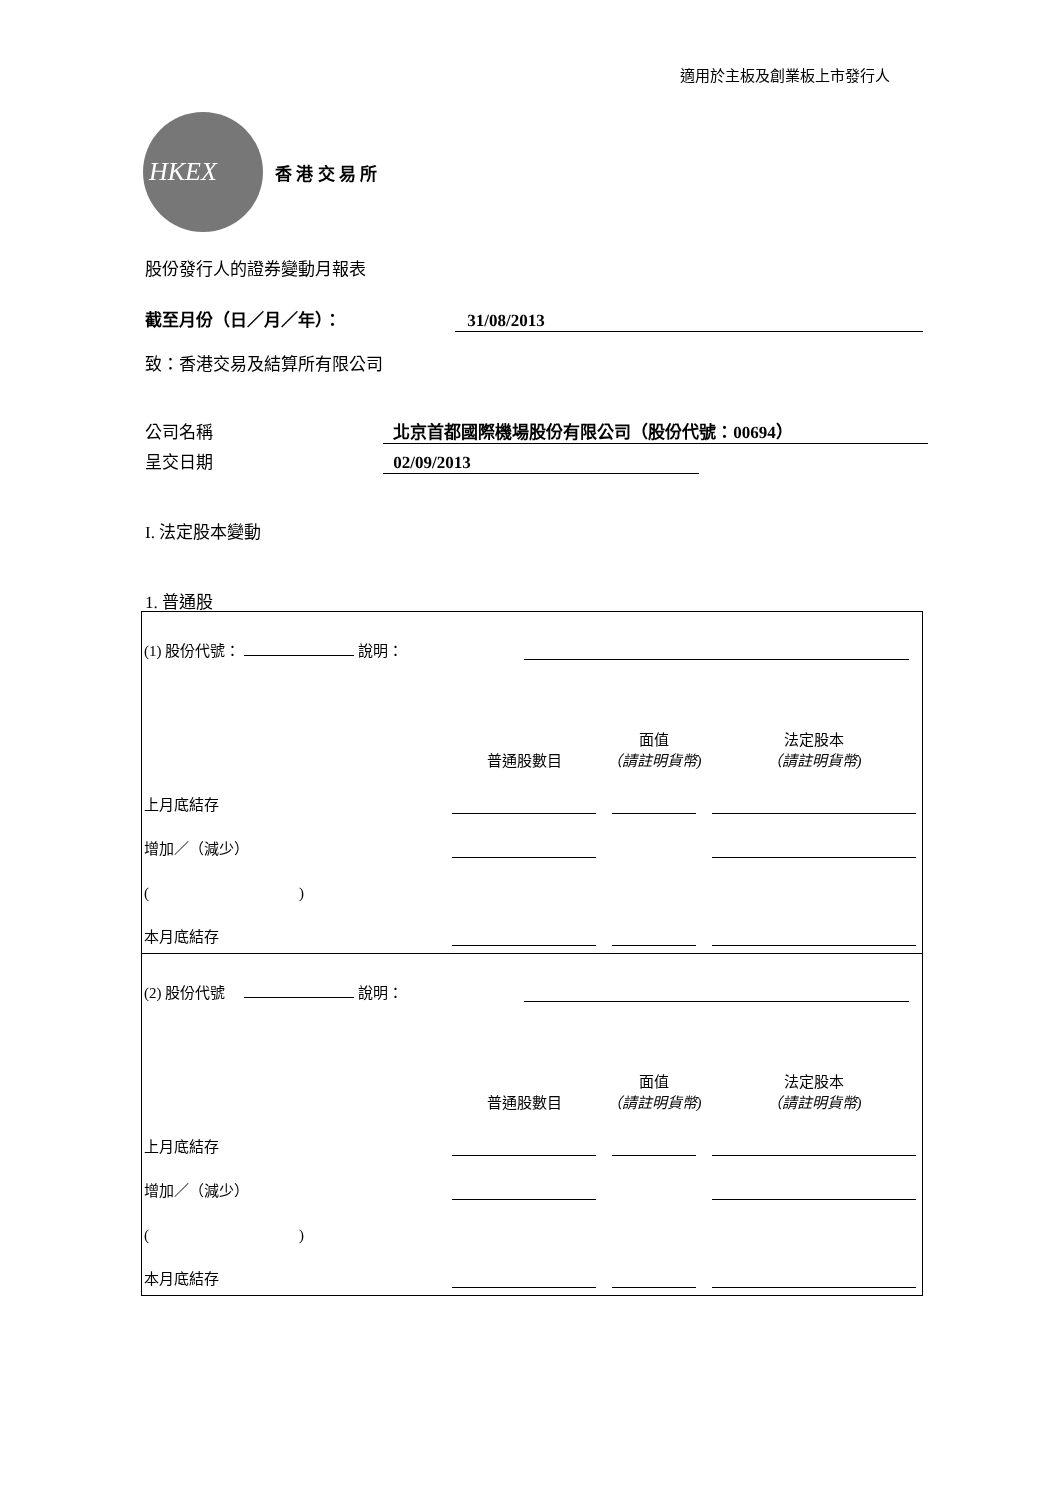適用於主板及創業板上市發行人
HKEX
香 港 交 易 所
股份發行人的證券變動月報表
截至月份（日／月／年）： 31/08/2013
致：香港交易及結算所有限公司
公司名稱 北京首都國際機場股份有限公司（股份代號：00694）
呈交日期 02/09/2013
I. 法定股本變動
1. 普通股
| (1) 股份代號： 說明： | | | |
| | 普通股數目 | 面值 （請註明貨幣) | 法定股本 （請註明貨幣) |
| 上月底結存 | | | |
| 增加／（減少） | | | |
| ( ) | | | |
| 本月底結存 | | | |
| (2) 股份代號 說明： | | | |
| | 普通股數目 | 面值 （請註明貨幣) | 法定股本 （請註明貨幣) |
| 上月底結存 | | | |
| 增加／（減少） | | | |
| ( ) | | | |
| 本月底結存 | | | |